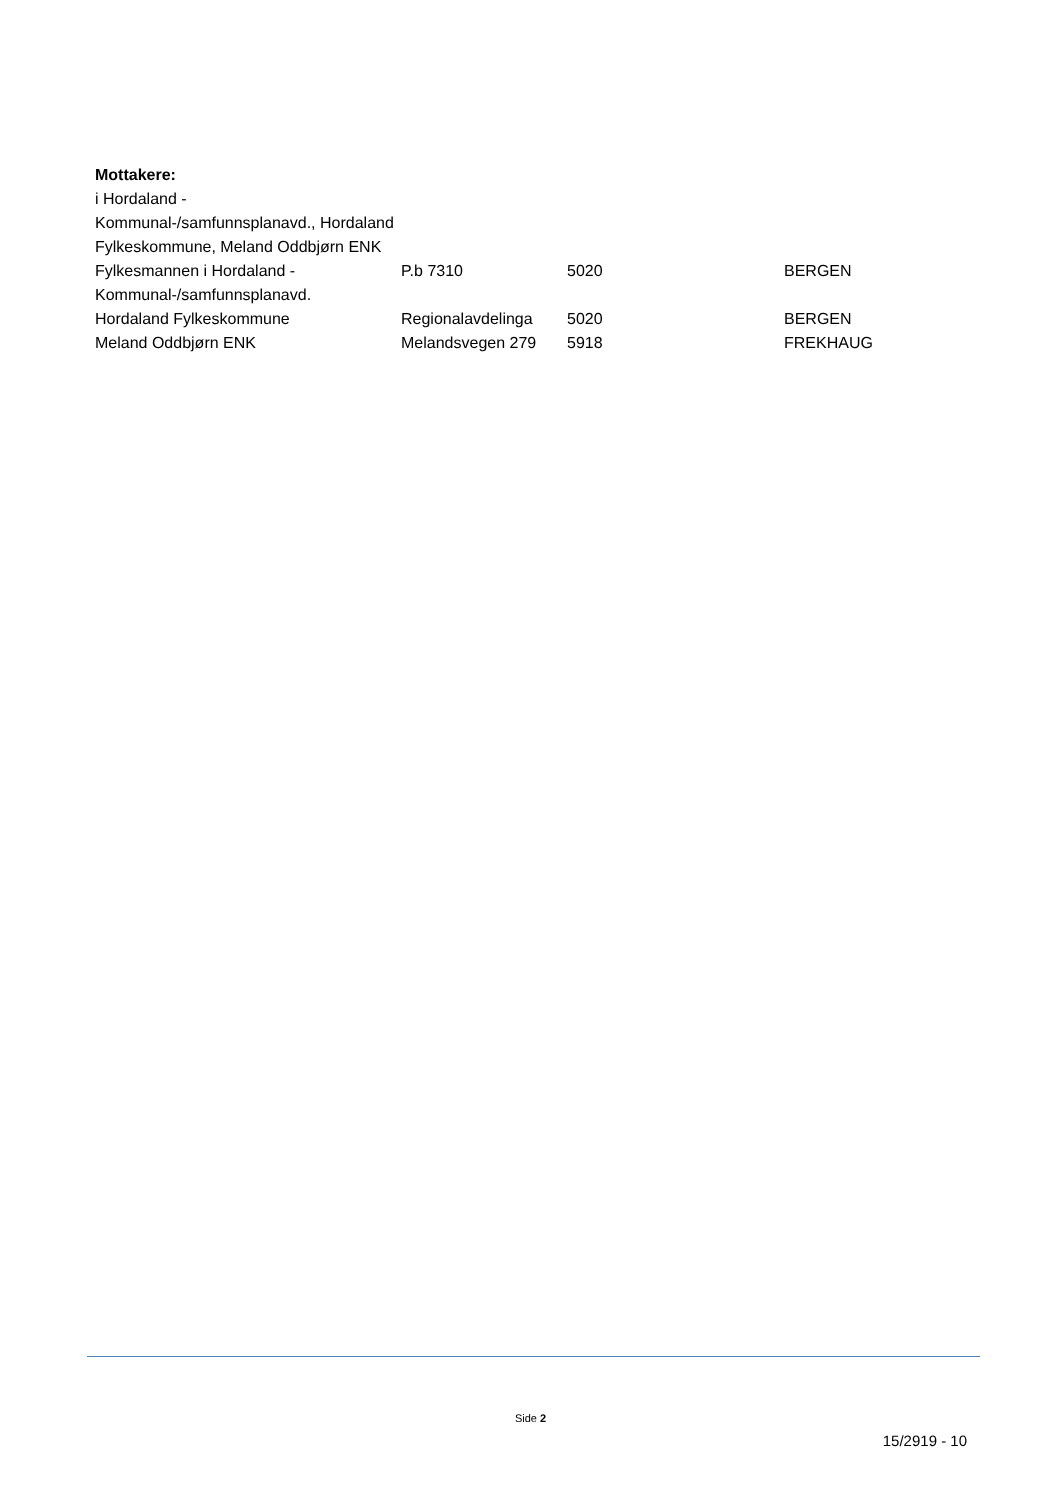Mottakere:
| i Hordaland - Kommunal-/samfunnsplanavd., Hordaland Fylkeskommune, Meland Oddbjørn ENK | | | |
| Fylkesmannen i Hordaland - Kommunal-/samfunnsplanavd. | P.b 7310 | 5020 | BERGEN |
| Hordaland Fylkeskommune | Regionalavdelinga | 5020 | BERGEN |
| Meland Oddbjørn ENK | Melandsvegen 279 | 5918 | FREKHAUG |
Side 2
15/2919 - 10